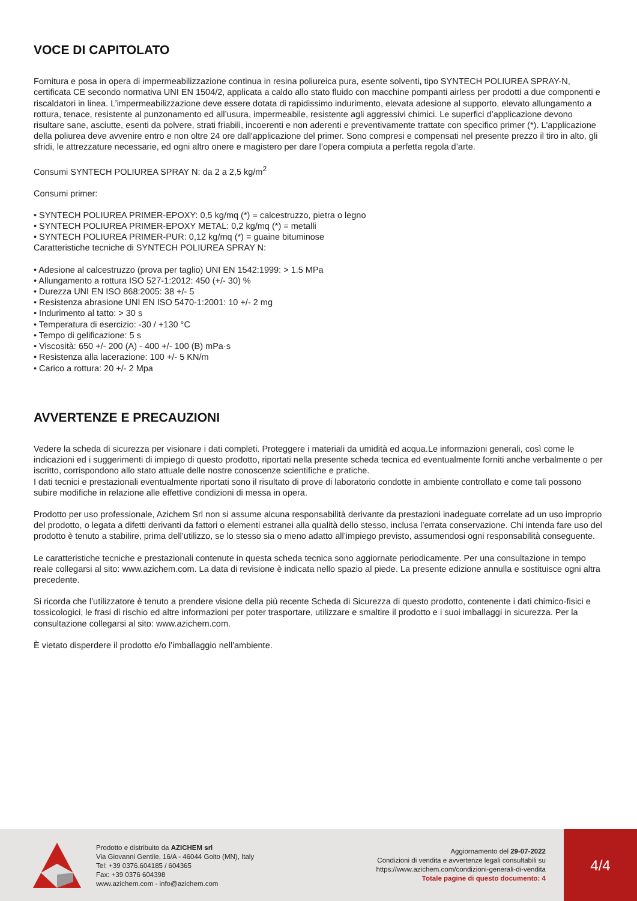VOCE DI CAPITOLATO
Fornitura e posa in opera di impermeabilizzazione continua in resina poliureica pura, esente solventi, tipo SYNTECH POLIUREA SPRAY-N, certificata CE secondo normativa UNI EN 1504/2, applicata a caldo allo stato fluido con macchine pompanti airless per prodotti a due componenti e riscaldatori in linea. L’impermeabilizzazione deve essere dotata di rapidissimo indurimento, elevata adesione al supporto, elevato allungamento a rottura, tenace, resistente al punzonamento ed all’usura, impermeabile, resistente agli aggressivi chimici. Le superfici d’applicazione devono risultare sane, asciutte, esenti da polvere, strati friabili, incoerenti e non aderenti e preventivamente trattate con specifico primer (*). L'applicazione della poliurea deve avvenire entro e non oltre 24 ore dall'applicazione del primer. Sono compresi e compensati nel presente prezzo il tiro in alto, gli sfridi, le attrezzature necessarie, ed ogni altro onere e magistero per dare l’opera compiuta a perfetta regola d’arte.
Consumi SYNTECH POLIUREA SPRAY N: da 2 a 2,5 kg/m<sup>2</sup>
Consumi primer:
• SYNTECH POLIUREA PRIMER-EPOXY: 0,5 kg/mq (*) = calcestruzzo, pietra o legno
• SYNTECH POLIUREA PRIMER-EPOXY METAL: 0,2 kg/mq (*) = metalli
• SYNTECH POLIUREA PRIMER-PUR: 0,12 kg/mq (*) = guaine bituminose
Caratteristiche tecniche di SYNTECH POLIUREA SPRAY N:
• Adesione al calcestruzzo (prova per taglio) UNI EN 1542:1999: > 1.5 MPa
• Allungamento a rottura ISO 527-1:2012: 450 (+/- 30) %
• Durezza UNI EN ISO 868:2005: 38 +/- 5
• Resistenza abrasione UNI EN ISO 5470-1:2001: 10 +/- 2 mg
• Indurimento al tatto: > 30 s
• Temperatura di esercizio: -30 / +130 °C
• Tempo di gelificazione: 5 s
• Viscosità: 650 +/- 200 (A) - 400 +/- 100 (B) mPa·s
• Resistenza alla lacerazione: 100 +/- 5 KN/m
• Carico a rottura: 20 +/- 2 Mpa
AVVERTENZE E PRECAUZIONI
Vedere la scheda di sicurezza per visionare i dati completi. Proteggere i materiali da umidità ed acqua.Le informazioni generali, così come le indicazioni ed i suggerimenti di impiego di questo prodotto, riportati nella presente scheda tecnica ed eventualmente forniti anche verbalmente o per iscritto, corrispondono allo stato attuale delle nostre conoscenze scientifiche e pratiche.
I dati tecnici e prestazionali eventualmente riportati sono il risultato di prove di laboratorio condotte in ambiente controllato e come tali possono subire modifiche in relazione alle effettive condizioni di messa in opera.
Prodotto per uso professionale, Azichem Srl non si assume alcuna responsabilità derivante da prestazioni inadeguate correlate ad un uso improprio del prodotto, o legata a difetti derivanti da fattori o elementi estranei alla qualità dello stesso, inclusa l’errata conservazione. Chi intenda fare uso del prodotto è tenuto a stabilire, prima dell’utilizzo, se lo stesso sia o meno adatto all’impiego previsto, assumendosi ogni responsabilità conseguente.
Le caratteristiche tecniche e prestazionali contenute in questa scheda tecnica sono aggiornate periodicamente. Per una consultazione in tempo reale collegarsi al sito: www.azichem.com. La data di revisione è indicata nello spazio al piede. La presente edizione annulla e sostituisce ogni altra precedente.
Si ricorda che l’utilizzatore è tenuto a prendere visione della più recente Scheda di Sicurezza di questo prodotto, contenente i dati chimico-fisici e tossicologici, le frasi di rischio ed altre informazioni per poter trasportare, utilizzare e smaltire il prodotto e i suoi imballaggi in sicurezza. Per la consultazione collegarsi al sito: www.azichem.com.
È vietato disperdere il prodotto e/o l’imballaggio nell'ambiente.
Prodotto e distribuito da AZICHEM srl
Via Giovanni Gentile, 16/A - 46044 Goito (MN), Italy
Tel: +39 0376.604185 / 604365
Fax: +39 0376 604398
www.azichem.com - info@azichem.com
Aggiornamento del 29-07-2022
Condizioni di vendita e avvertenze legali consultabili su
https://www.azichem.com/condizioni-generali-di-vendita
Totale pagine di questo documento: 4
4/4